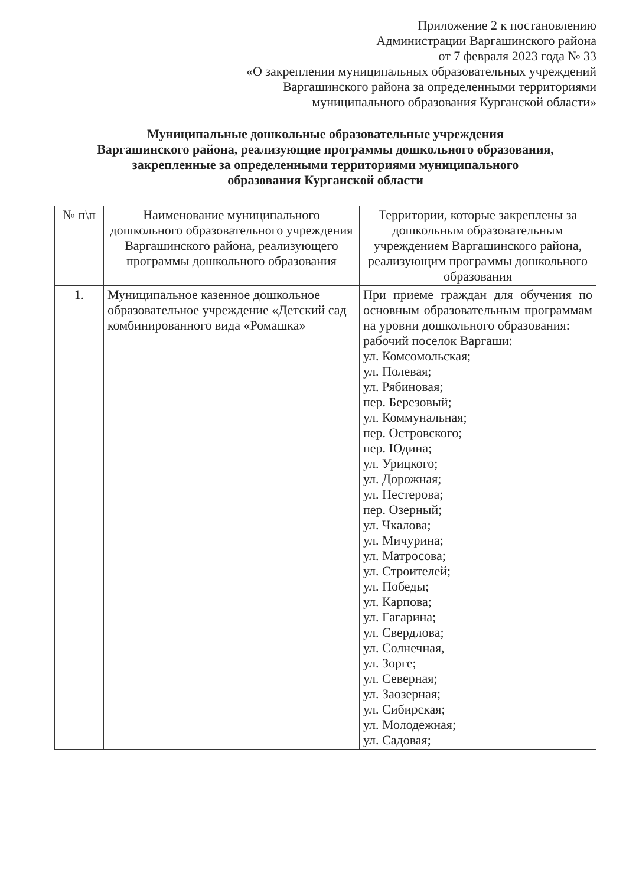Приложение 2 к постановлению
Администрации Варгашинского района
от 7 февраля 2023 года № 33
«О закреплении муниципальных образовательных учреждений
Варгашинского района за определенными территориями
муниципального образования Курганской области»
Муниципальные дошкольные образовательные учреждения
Варгашинского района, реализующие программы дошкольного образования,
закрепленные за определенными территориями муниципального
образования Курганской области
| № п\п | Наименование муниципального дошкольного образовательного учреждения Варгашинского района, реализующего программы дошкольного образования | Территории, которые закреплены за дошкольным образовательным учреждением Варгашинского района, реализующим программы дошкольного образования |
| --- | --- | --- |
| 1. | Муниципальное казенное дошкольное образовательное учреждение «Детский сад комбинированного вида «Ромашка» | При приеме граждан для обучения по основным образовательным программам на уровни дошкольного образования: рабочий поселок Варгаши: ул. Комсомольская; ул. Полевая; ул. Рябиновая; пер. Березовый; ул. Коммунальная; пер. Островского; пер. Юдина; ул. Урицкого; ул. Дорожная; ул. Нестерова; пер. Озерный; ул. Чкалова; ул. Мичурина; ул. Матросова; ул. Строителей; ул. Победы; ул. Карпова; ул. Гагарина; ул. Свердлова; ул. Солнечная, ул. Зорге; ул. Северная; ул. Заозерная; ул. Сибирская; ул. Молодежная; ул. Садовая; |